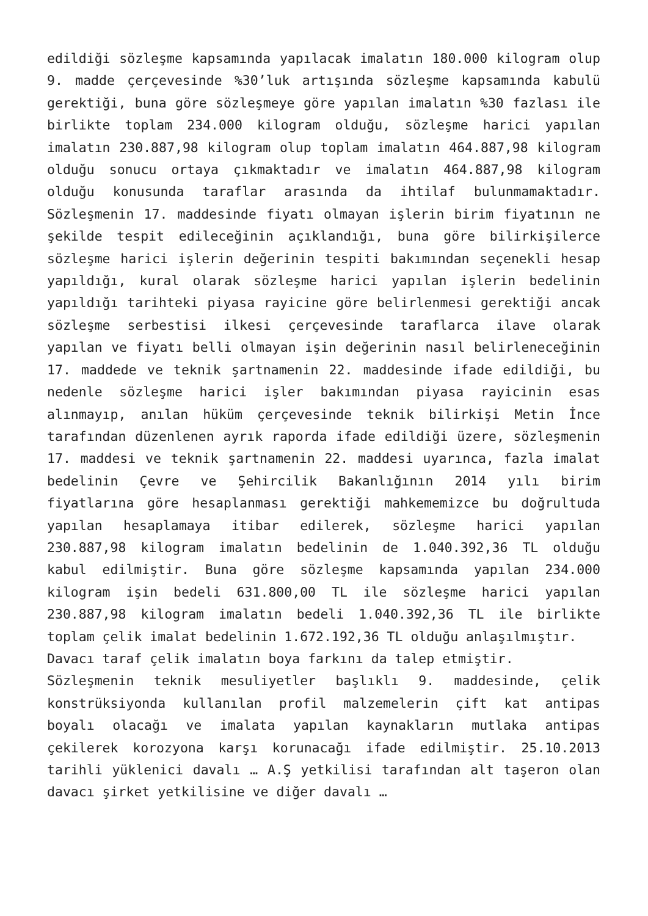edildiği sözleşme kapsamında yapılacak imalatın 180.000 kilogram olup 9. madde çerçevesinde %30’luk artışında sözleşme kapsamında kabulü gerektiği, buna göre sözleşmeye göre yapılan imalatın %30 fazlası ile birlikte toplam 234.000 kilogram olduğu, sözleşme harici yapılan imalatın 230.887,98 kilogram olup toplam imalatın 464.887,98 kilogram olduğu sonucu ortaya çıkmaktadır ve imalatın 464.887,98 kilogram olduğu konusunda taraflar arasında da ihtilaf bulunmamaktadır. Sözleşmenin 17. maddesinde fiyatı olmayan işlerin birim fiyatının ne şekilde tespit edileceğinin açıklandığı, buna göre bilirkişilerce sözleşme harici işlerin değerinin tespiti bakımından seçenekli hesap yapıldığı, kural olarak sözleşme harici yapılan işlerin bedelinin yapıldığı tarihteki piyasa rayicine göre belirlenmesi gerektiği ancak sözleşme serbestisi ilkesi çerçevesinde taraflarca ilave olarak yapılan ve fiyatı belli olmayan işin değerinin nasıl belirleneceğinin 17. maddede ve teknik şartnamenin 22. maddesinde ifade edildiği, bu nedenle sözleşme harici işler bakımından piyasa rayicinin esas alınmayıp, anılan hüküm çerçevesinde teknik bilirkişi Metin İnce tarafından düzenlenen ayrık raporda ifade edildiği üzere, sözleşmenin 17. maddesi ve teknik şartnamenin 22. maddesi uyarınca, fazla imalat bedelinin Çevre ve Şehircilik Bakanlığının 2014 yılı birim fiyatlarına göre hesaplanması gerektiği mahkememizce bu doğrultuda yapılan hesaplamaya itibar edilerek, sözleşme harici yapılan 230.887,98 kilogram imalatın bedelinin de 1.040.392,36 TL olduğu kabul edilmiştir. Buna göre sözleşme kapsamında yapılan 234.000 kilogram işin bedeli 631.800,00 TL ile sözleşme harici yapılan 230.887,98 kilogram imalatın bedeli 1.040.392,36 TL ile birlikte toplam çelik imalat bedelinin 1.672.192,36 TL olduğu anlaşılmıştır.
Davacı taraf çelik imalatın boya farkını da talep etmiştir.
Sözleşmenin teknik mesuliyetler başlıklı 9. maddesinde, çelik konstrüksiyonda kullanılan profil malzemelerin çift kat antipas boyalı olacağı ve imalata yapılan kaynakların mutlaka antipas çekilerek korozyona karşı korunacağı ifade edilmiştir. 25.10.2013 tarihli yüklenici davalı … A.Ş yetkilisi tarafından alt taşeron olan davacı şirket yetkilisine ve diğer davalı …